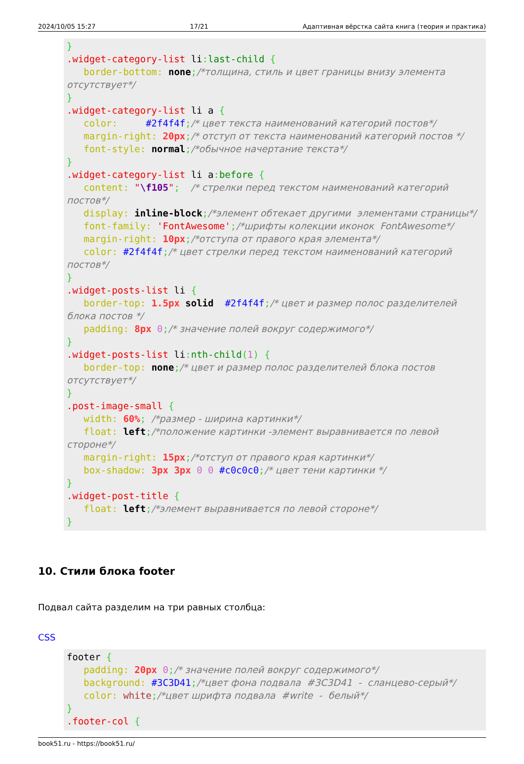2024/10/05 15:27 17/21 Адаптивная вёрстка сайта книга (теория и практика)
}
.widget-category-list li: last-child {
   border-bottom: none;/*толщина, стиль и цвет границы внизу элемента отсутствует*/
}
.widget-category-list li a {
   color:     #2f4f4f;/* цвет текста наименований категорий постов*/
   margin-right: 20px;/* отступ от текста наименований категорий постов */
   font-style: normal;/*обычное начертание текста*/
}
.widget-category-list li a: before {
   content: "\f105";  /* стрелки перед текстом наименований категорий постов*/
   display: inline-block;/*элемент обтекает другими  элементами страницы*/
   font-family: 'FontAwesome';/*шрифты колекции иконок  FontAwesome*/
   margin-right: 10px;/*отступа от правого края элемента*/
   color: #2f4f4f;/* цвет стрелки перед текстом наименований категорий постов*/
}
.widget-posts-list li {
   border-top: 1.5px solid  #2f4f4f;/* цвет и размер полос разделителей блока постов */
   padding: 8px 0;/* значение полей вокруг содержимого*/
}
.widget-posts-list li: nth-child(1) {
   border-top: none;/* цвет и размер полос разделителей блока постов отсутствует*/
}
.post-image-small {
   width: 60%; /*размер - ширина картинки*/
   float: left;/*положение картинки -элемент выравнивается по левой стороне*/
   margin-right: 15px;/*отступ от правого края картинки*/
   box-shadow: 3px 3px 0 0 #c0c0c0;/* цвет тени картинки */
}
.widget-post-title {
   float: left;/*элемент выравнивается по левой стороне*/
}
10. Стили блока footer
Подвал сайта разделим на три равных столбца:
CSS
footer {
   padding: 20px 0;/* значение полей вокруг содержимого*/
   background: #3C3D41;/*цвет фона подвала  #3C3D41  -  сланцево-серый*/
   color: white;/*цвет шрифта подвала  #write  -  белый*/
}
.footer-col {
book51.ru - https://book51.ru/